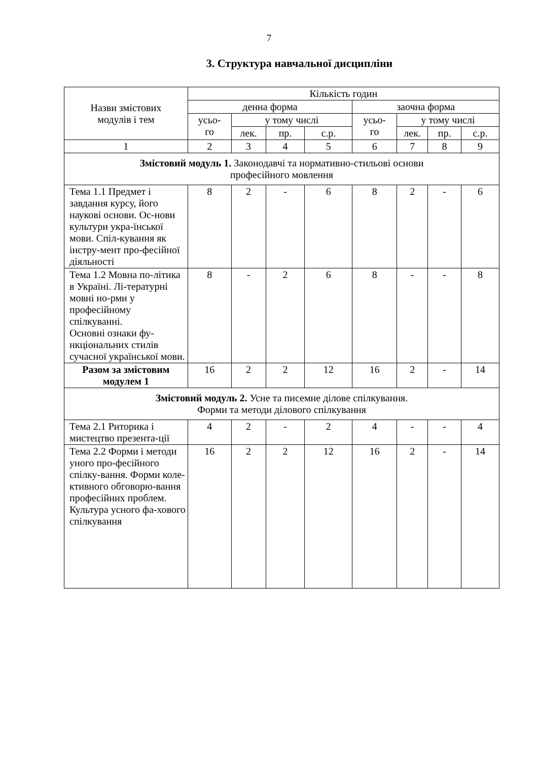7
3. Структура навчальної дисципліни
| Назви змістових модулів і тем | Кількість годин | | | | | | | |
| --- | --- | --- | --- | --- | --- | --- | --- | --- |
| | денна форма | | | | заочна форма | | | |
| | усьо- го | у тому числі | | | усьо- го | у тому числі | | |
| | | лек. | пр. | с.р. | | лек. | пр. | с.р. |
| 1 | 2 | 3 | 4 | 5 | 6 | 7 | 8 | 9 |
| Змістовий модуль 1. Законодавчі та нормативно-стильові основи професійного мовлення | | | | | | | | |
| Тема 1.1 Предмет і завдання курсу, його наукові основи. Ос-нови культури укра-їнської мови. Спіл-кування як інстру-мент про-фесійної діяльності | 8 | 2 | - | 6 | 8 | 2 | - | 6 |
| Тема 1.2 Мовна по-літика в Україні. Лі-тературні мовні но-рми у професійному спілкуванні. Основні ознаки фу-нкціональних стилів сучасної української мови. | 8 | - | 2 | 6 | 8 | - | - | 8 |
| Разом за змістовим модулем 1 | 16 | 2 | 2 | 12 | 16 | 2 | - | 14 |
| Змістовий модуль 2. Усне та писемне ділове спілкування. Форми та методи ділового спілкування | | | | | | | | |
| Тема 2.1 Риторика і мистецтво презента-ції | 4 | 2 | - | 2 | 4 | - | - | 4 |
| Тема 2.2 Форми і методи уного про-фесійного спілку-вання. Форми коле-ктивного обговорю-вання професійних проблем. Культура усного фа-хового спілкування | 16 | 2 | 2 | 12 | 16 | 2 | - | 14 |